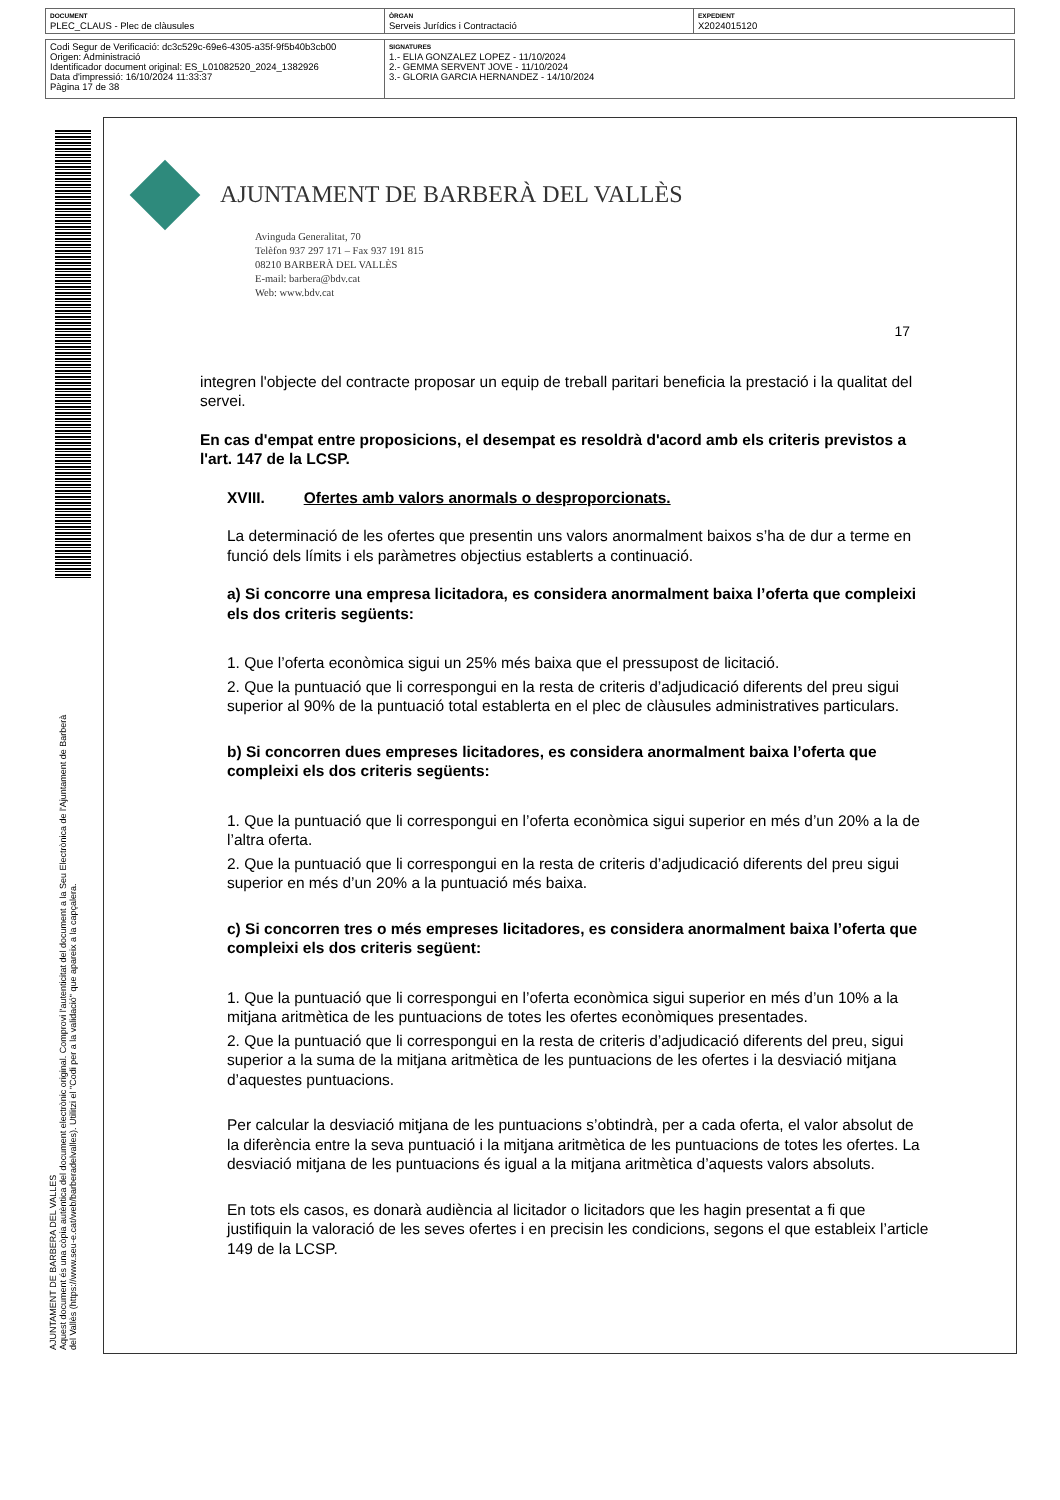| DOCUMENT PLEC_CLAUS - Plec de clàusules | ÒRGAN Serveis Jurídics i Contractació | EXPEDIENT X2024015120 |
| Codi Segur de Verificació: dc3c529c-69e6-4305-a35f-9f5b40b3cb00 Origen: Administració Identificador document original: ES_L01082520_2024_1382926 Data d'impressió: 16/10/2024 11:33:37 Pàgina 17 de 38 | SIGNATURES 1.- ELIA GONZALEZ LOPEZ - 11/10/2024 2.- GEMMA SERVENT JOVE - 11/10/2024 3.- GLORIA GARCIA HERNANDEZ - 14/10/2024 |
AJUNTAMENT DE BARBERA DEL VALLES
Aquest document és una còpia autèntica del document electrònic original. Comprovi l'autenticitat del document a la Seu Electrònica de l'Ajuntament de Barberà del Vallès (https://www.seu-e.cat/web/barberadelvalles). Utilitzi el "Codi per a la validació" que apareix a la capçalera.
AJUNTAMENT DE BARBERÀ DEL VALLÈS
Avinguda Generalitat, 70
Telèfon 937 297 171 – Fax 937 191 815
08210 BARBERÀ DEL VALLÈS
E-mail: barbera@bdv.cat
Web: www.bdv.cat
17
integren l'objecte del contracte proposar un equip de treball paritari beneficia la prestació i la qualitat del servei.
En cas d'empat entre proposicions, el desempat es resoldrà d'acord amb els criteris previstos a l'art. 147 de la LCSP.
XVIII. Ofertes amb valors anormals o desproporcionats.
La determinació de les ofertes que presentin uns valors anormalment baixos s’ha de dur a terme en funció dels límits i els paràmetres objectius establerts a continuació.
a) Si concorre una empresa licitadora, es considera anormalment baixa l’oferta que compleixi els dos criteris següents:
1. Que l’oferta econòmica sigui un 25% més baixa que el pressupost de licitació.
2. Que la puntuació que li correspongui en la resta de criteris d’adjudicació diferents del preu sigui superior al 90% de la puntuació total establerta en el plec de clàusules administratives particulars.
b) Si concorren dues empreses licitadores, es considera anormalment baixa l’oferta que compleixi els dos criteris següents:
1. Que la puntuació que li correspongui en l’oferta econòmica sigui superior en més d’un 20% a la de l’altra oferta.
2. Que la puntuació que li correspongui en la resta de criteris d’adjudicació diferents del preu sigui superior en més d’un 20% a la puntuació més baixa.
c) Si concorren tres o més empreses licitadores, es considera anormalment baixa l’oferta que compleixi els dos criteris següent:
1. Que la puntuació que li correspongui en l’oferta econòmica sigui superior en més d’un 10% a la mitjana aritmètica de les puntuacions de totes les ofertes econòmiques presentades.
2. Que la puntuació que li correspongui en la resta de criteris d’adjudicació diferents del preu, sigui superior a la suma de la mitjana aritmètica de les puntuacions de les ofertes i la desviació mitjana d’aquestes puntuacions.
Per calcular la desviació mitjana de les puntuacions s’obtindrà, per a cada oferta, el valor absolut de la diferència entre la seva puntuació i la mitjana aritmètica de les puntuacions de totes les ofertes. La desviació mitjana de les puntuacions és igual a la mitjana aritmètica d’aquests valors absoluts.
En tots els casos, es donarà audiència al licitador o licitadors que les hagin presentat a fi que justifiquin la valoració de les seves ofertes i en precisin les condicions, segons el que estableix l’article 149 de la LCSP.